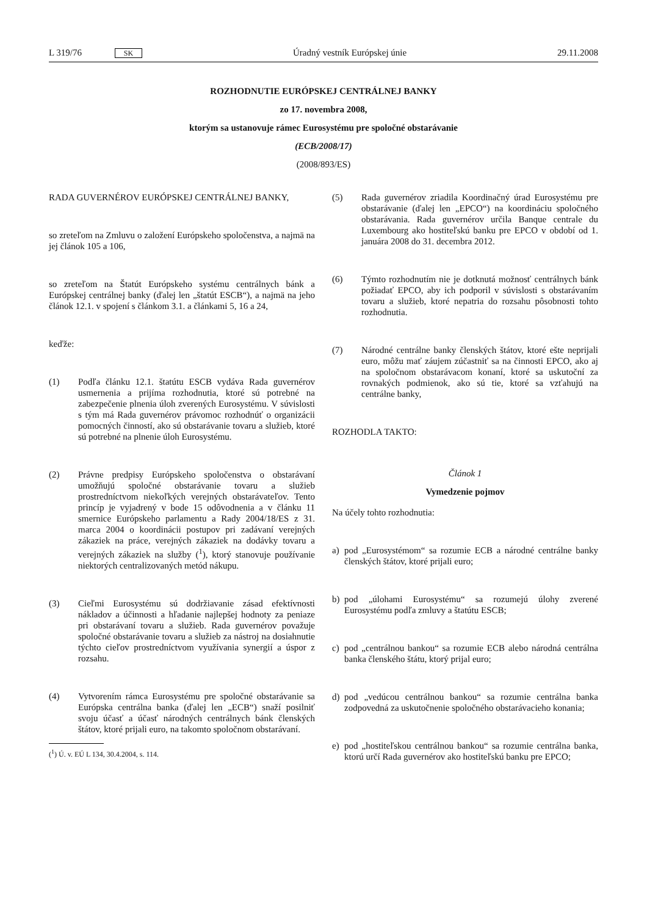L 319/76 SK Úradný vestník Európskej únie 29.11.2008
ROZHODNUTIE EURÓPSKEJ CENTRÁLNEJ BANKY
zo 17. novembra 2008,
ktorým sa ustanovuje rámec Eurosystému pre spoločné obstarávanie
(ECB/2008/17)
(2008/893/ES)
RADA GUVERNÉROV EURÓPSKEJ CENTRÁLNEJ BANKY,
so zreteľom na Zmluvu o založení Európskeho spoločenstva, a najmä na jej článok 105 a 106,
so zreteľom na Štatút Európskeho systému centrálnych bánk a Európskej centrálnej banky (ďalej len „štatút ESCB“), a najmä na jeho článok 12.1. v spojení s článkom 3.1. a článkami 5, 16 a 24,
keďže:
(1) Podľa článku 12.1. štatútu ESCB vydáva Rada guvernérov usmernenia a prijíma rozhodnutia, ktoré sú potrebné na zabezpečenie plnenia úloh zverených Eurosystému. V súvislosti s tým má Rada guvernérov právomoc rozhodnúť o organizácii pomocných činností, ako sú obstarávanie tovaru a služieb, ktoré sú potrebné na plnenie úloh Eurosystému.
(2) Právne predpisy Európskeho spoločenstva o obstarávaní umožňujú spoločné obstarávanie tovaru a služieb prostredníctvom niekoľkých verejných obstarávateľov. Tento princíp je vyjadrený v bode 15 odôvodnenia a v článku 11 smernice Európskeho parlamentu a Rady 2004/18/ES z 31. marca 2004 o koordinácii postupov pri zadávaní verejných zákaziek na práce, verejných zákaziek na dodávky tovaru a verejných zákaziek na služby (<sup>1</sup>), ktorý stanovuje používanie niektorých centralizovaných metód nákupu.
(3) Cieľmi Eurosystému sú dodržiavanie zásad efektívnosti nákladov a účinnosti a hľadanie najlepšej hodnoty za peniaze pri obstarávaní tovaru a služieb. Rada guvernérov považuje spoločné obstarávanie tovaru a služieb za nástroj na dosiahnutie týchto cieľov prostredníctvom využívania synergií a úspor z rozsahu.
(4) Vytvorením rámca Eurosystému pre spoločné obstarávanie sa Európska centrálna banka (ďalej len „ECB“) snaží posilniť svoju účasť a účasť národných centrálnych bánk členských štátov, ktoré prijali euro, na takomto spoločnom obstarávaní.
(<sup>1</sup>) Ú. v. EÚ L 134, 30.4.2004, s. 114.
(5) Rada guvernérov zriadila Koordinačný úrad Eurosystému pre obstarávanie (ďalej len „EPCO“) na koordináciu spoločného obstarávania. Rada guvernérov určila Banque centrale du Luxembourg ako hostiteľskú banku pre EPCO v období od 1. januára 2008 do 31. decembra 2012.
(6) Týmto rozhodnutím nie je dotknutá možnosť centrálnych bánk požiadať EPCO, aby ich podporil v súvislosti s obstarávaním tovaru a služieb, ktoré nepatria do rozsahu pôsobnosti tohto rozhodnutia.
(7) Národné centrálne banky členských štátov, ktoré ešte neprijali euro, môžu mať záujem zúčastniť sa na činnosti EPCO, ako aj na spoločnom obstarávacom konaní, ktoré sa uskutoční za rovnakých podmienok, ako sú tie, ktoré sa vzťahujú na centrálne banky,
ROZHODLA TAKTO:
Článok 1
Vymedzenie pojmov
Na účely tohto rozhodnutia:
a) pod „Eurosystémom“ sa rozumie ECB a národné centrálne banky členských štátov, ktoré prijali euro;
b) pod „úlohami Eurosystému“ sa rozumejú úlohy zverené Eurosystému podľa zmluvy a štatútu ESCB;
c) pod „centrálnou bankou“ sa rozumie ECB alebo národná centrálna banka členského štátu, ktorý prijal euro;
d) pod „vedúcou centrálnou bankou“ sa rozumie centrálna banka zodpovedná za uskutočnenie spoločného obstarávacieho konania;
e) pod „hostiteľskou centrálnou bankou“ sa rozumie centrálna banka, ktorú určí Rada guvernérov ako hostiteľskú banku pre EPCO;